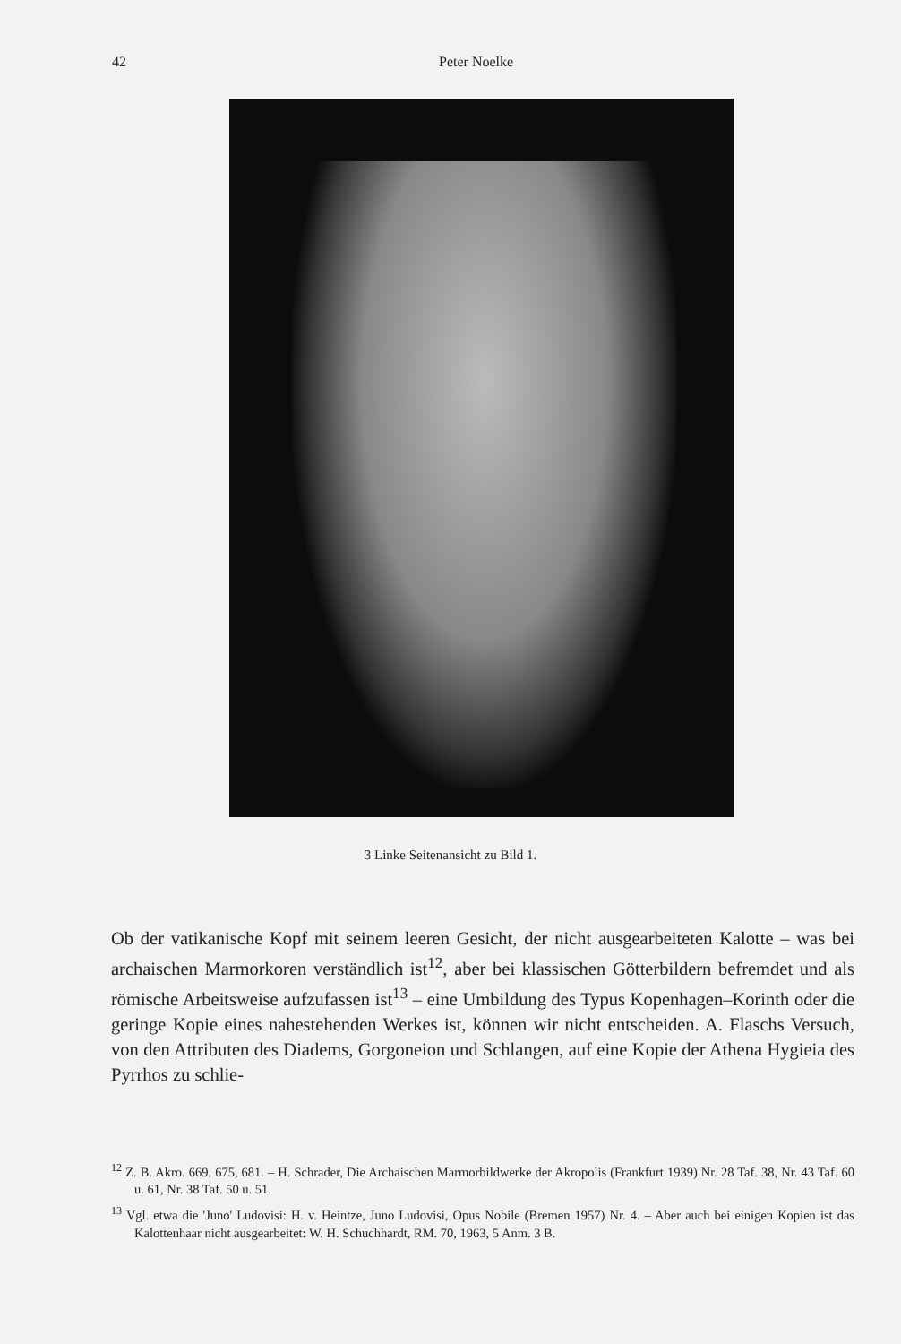42 Peter Noelke
3 Linke Seitenansicht zu Bild 1.
Ob der vatikanische Kopf mit seinem leeren Gesicht, der nicht ausgearbeiteten Kalotte – was bei archaischen Marmorkoren verständlich ist<sup>12</sup>, aber bei klassischen Götterbildern befremdet und als römische Arbeitsweise aufzufassen ist<sup>13</sup> – eine Umbildung des Typus Kopenhagen–Korinth oder die geringe Kopie eines nahestehenden Werkes ist, können wir nicht entscheiden. A. Flaschs Versuch, von den Attributen des Diadems, Gorgoneion und Schlangen, auf eine Kopie der Athena Hygieia des Pyrrhos zu schlie-
<sup>12</sup> Z. B. Akro. 669, 675, 681. – H. Schrader, Die Archaischen Marmorbildwerke der Akropolis (Frankfurt 1939) Nr. 28 Taf. 38, Nr. 43 Taf. 60 u. 61, Nr. 38 Taf. 50 u. 51.
<sup>13</sup> Vgl. etwa die 'Juno' Ludovisi: H. v. Heintze, Juno Ludovisi, Opus Nobile (Bremen 1957) Nr. 4. – Aber auch bei einigen Kopien ist das Kalottenhaar nicht ausgearbeitet: W. H. Schuchhardt, RM. 70, 1963, 5 Anm. 3 B.